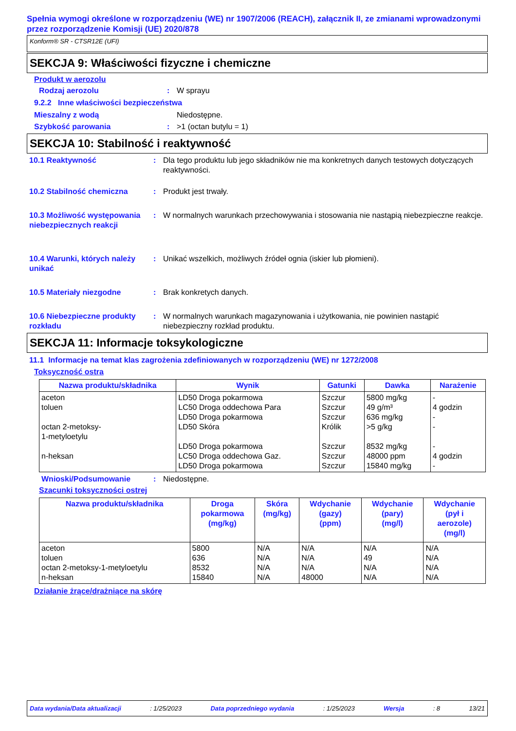Spełnia wymogi określone w rozporządzeniu (WE) nr 1907/2006 (REACH), załącznik II, ze zmianami wprowadzonymi przez rozporządzenie Komisji (UE) 2020/878
Konform® SR - CTSR12E (UFI)
SEKCJA 9: Właściwości fizyczne i chemiczne
Produkt w aerozolu
Rodzaj aerozolu: W sprayu
9.2.2 Inne właściwości bezpieczeństwa
Mieszalny z wodą Niedostępne.
Szybkość parowania: >1 (octan butylu = 1)
SEKCJA 10: Stabilność i reaktywność
10.1 Reaktywność: Dla tego produktu lub jego składników nie ma konkretnych danych testowych dotyczących reaktywności.
10.2 Stabilność chemiczna: Produkt jest trwały.
10.3 Możliwość występowania niebezpiecznych reakcji: W normalnych warunkach przechowywania i stosowania nie nastąpią niebezpieczne reakcje.
10.4 Warunki, których należy unikać: Unikać wszelkich, możliwych źródeł ognia (iskier lub płomieni).
10.5 Materiały niezgodne: Brak konkretych danych.
10.6 Niebezpieczne produkty rozkładu: W normalnych warunkach magazynowania i użytkowania, nie powinien nastąpić niebezpieczny rozkład produktu.
SEKCJA 11: Informacje toksykologiczne
11.1 Informacje na temat klas zagrożenia zdefiniowanych w rozporządzeniu (WE) nr 1272/2008
Toksyczność ostra
| Nazwa produktu/składnika | Wynik | Gatunki | Dawka | Narażenie |
| --- | --- | --- | --- | --- |
| aceton toluen octan 2-metoksy- 1-metyloetylu n-heksan | LD50 Droga pokarmowa LC50 Droga oddechowa Para LD50 Droga pokarmowa LD50 Skóra LD50 Droga pokarmowa LC50 Droga oddechowa Gaz. LD50 Droga pokarmowa | Szczur Szczur Szczur Królik Szczur Szczur Szczur | 5800 mg/kg 49 g/m³ 636 mg/kg >5 g/kg 8532 mg/kg 48000 ppm 15840 mg/kg | - 4 godzin - - - 4 godzin - |
Wnioski/Podsumowanie: Niedostępne.
Szacunki toksyczności ostrej
| Nazwa produktu/składnika | Droga pokarmowa (mg/kg) | Skóra (mg/kg) | Wdychanie (gazy) (ppm) | Wdychanie (pary) (mg/l) | Wdychanie (pył i aerozole) (mg/l) |
| --- | --- | --- | --- | --- | --- |
| aceton toluen octan 2-metoksy-1-metyloetylu n-heksan | 5800 636 8532 15840 | N/A N/A N/A N/A | N/A N/A N/A 48000 | N/A 49 N/A N/A | N/A N/A N/A N/A |
Działanie żrące/drażniące na skórę
Data wydania/Data aktualizacji: 1/25/2023 Data poprzedniego wydania: 1/25/2023 Wersja: 8 13/21